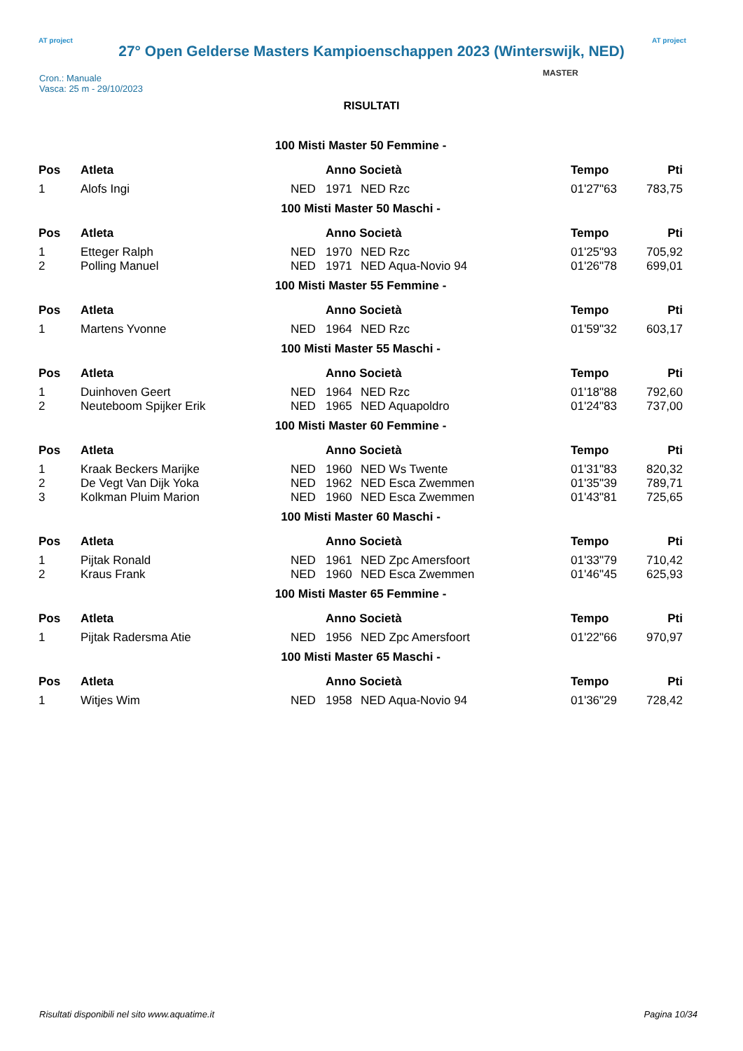AT project
27° Open Gelderse Masters Kampioenschappen 2023 (Winterswijk, NED)
AT project
MASTER
Cron.: Manuale
Vasca: 25 m - 29/10/2023
RISULTATI
| 100 Misti Master 50 Femmine - | | | | | | |
| Pos | Atleta | | Anno Società | | Tempo | Pti |
| 1 | Alofs Ingi | NED | 1971 | NED Rzc | 01'27"63 | 783,75 |
| 100 Misti Master 50 Maschi - | | | | | | |
| Pos | Atleta | | Anno Società | | Tempo | Pti |
| 1 | Etteger Ralph | NED | 1970 | NED Rzc | 01'25"93 | 705,92 |
| 2 | Polling Manuel | NED | 1971 | NED Aqua-Novio 94 | 01'26"78 | 699,01 |
| 100 Misti Master 55 Femmine - | | | | | | |
| Pos | Atleta | | Anno Società | | Tempo | Pti |
| 1 | Martens Yvonne | NED | 1964 | NED Rzc | 01'59"32 | 603,17 |
| 100 Misti Master 55 Maschi - | | | | | | |
| Pos | Atleta | | Anno Società | | Tempo | Pti |
| 1 | Duinhoven Geert | NED | 1964 | NED Rzc | 01'18"88 | 792,60 |
| 2 | Neuteboom Spijker Erik | NED | 1965 | NED Aquapoldro | 01'24"83 | 737,00 |
| 100 Misti Master 60 Femmine - | | | | | | |
| Pos | Atleta | | Anno Società | | Tempo | Pti |
| 1 | Kraak Beckers Marijke | NED | 1960 | NED Ws Twente | 01'31"83 | 820,32 |
| 2 | De Vegt Van Dijk Yoka | NED | 1962 | NED Esca Zwemmen | 01'35"39 | 789,71 |
| 3 | Kolkman Pluim Marion | NED | 1960 | NED Esca Zwemmen | 01'43"81 | 725,65 |
| 100 Misti Master 60 Maschi - | | | | | | |
| Pos | Atleta | | Anno Società | | Tempo | Pti |
| 1 | Pijtak Ronald | NED | 1961 | NED Zpc Amersfoort | 01'33"79 | 710,42 |
| 2 | Kraus Frank | NED | 1960 | NED Esca Zwemmen | 01'46"45 | 625,93 |
| 100 Misti Master 65 Femmine - | | | | | | |
| Pos | Atleta | | Anno Società | | Tempo | Pti |
| 1 | Pijtak Radersma Atie | NED | 1956 | NED Zpc Amersfoort | 01'22"66 | 970,97 |
| 100 Misti Master 65 Maschi - | | | | | | |
| Pos | Atleta | | Anno Società | | Tempo | Pti |
| 1 | Witjes Wim | NED | 1958 | NED Aqua-Novio 94 | 01'36"29 | 728,42 |
Risultati disponibili nel sito www.aquatime.it Pagina 10/34